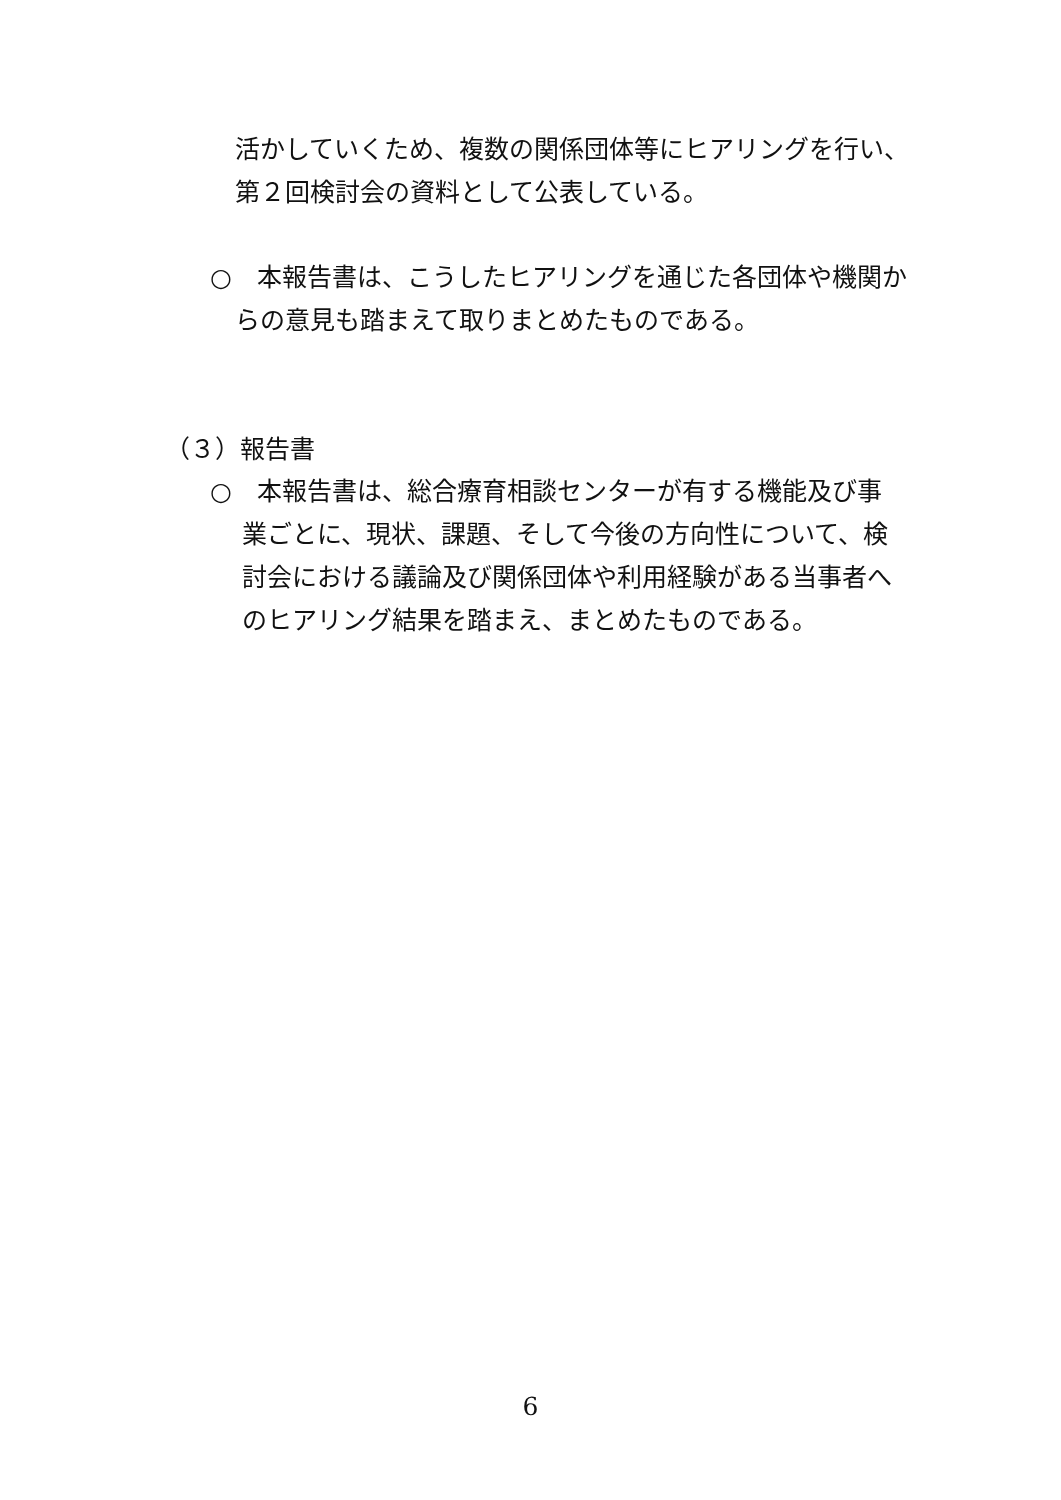活かしていくため、複数の関係団体等にヒアリングを行い、
第２回検討会の資料として公表している。
○　本報告書は、こうしたヒアリングを通じた各団体や機関か
らの意見も踏まえて取りまとめたものである。
（３）報告書
○　本報告書は、総合療育相談センターが有する機能及び事
業ごとに、現状、課題、そして今後の方向性について、検
討会における議論及び関係団体や利用経験がある当事者へ
のヒアリング結果を踏まえ、まとめたものである。
6